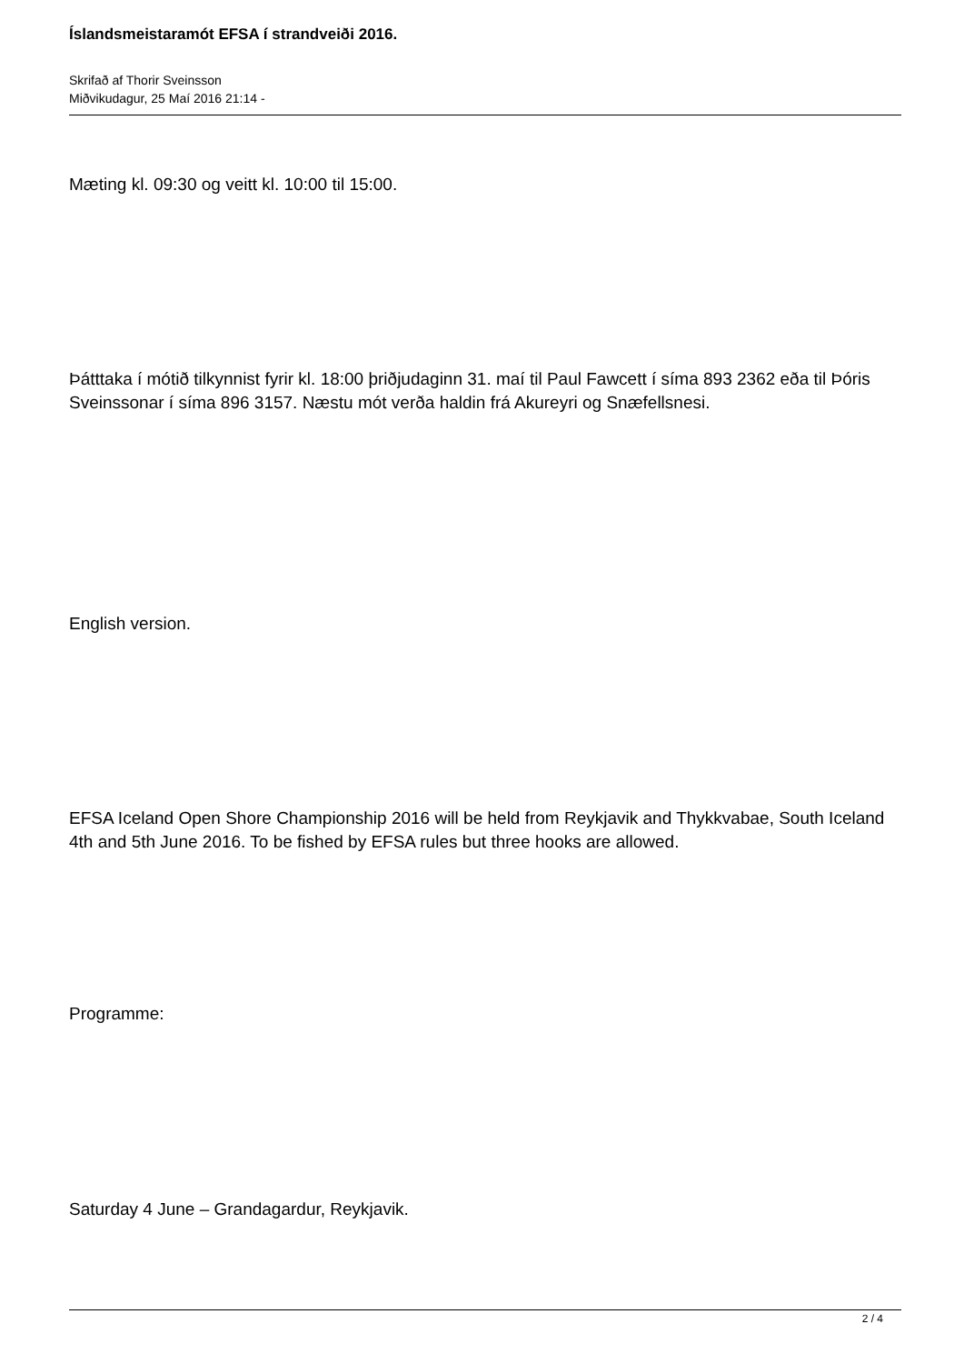Íslandsmeistaramót EFSA í strandveiði 2016.
Skrifað af Thorir Sveinsson
Miðvikudagur, 25 Maí 2016 21:14 -
Mæting kl. 09:30 og veitt kl. 10:00 til 15:00.
Þátttaka í mótið tilkynnist fyrir kl. 18:00 þriðjudaginn 31. maí til Paul Fawcett í síma 893 2362 eða til Þóris Sveinssonar í síma 896 3157. Næstu mót verða haldin frá Akureyri og Snæfellsnesi.
English version.
EFSA Iceland Open Shore Championship 2016 will be held from Reykjavik and Thykkvabae, South Iceland 4th and 5th June 2016. To be fished by EFSA rules but three hooks are allowed.
Programme:
Saturday 4 June – Grandagardur, Reykjavik.
2 / 4